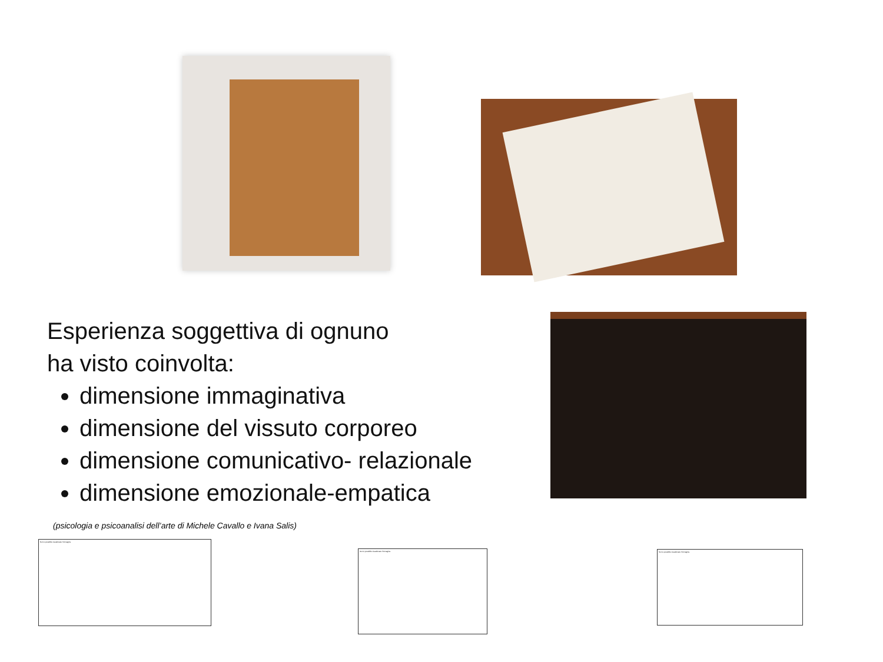Esperienza soggettiva di ognuno
ha visto coinvolta:
dimensione immaginativa
dimensione del vissuto corporeo
dimensione comunicativo- relazionale
dimensione emozionale-empatica
(psicologia e psicoanalisi dell’arte di Michele Cavallo e Ivana Salis)
Non è possibile visualizzare l'immagine.
Non è possibile visualizzare l'immagine. Non è possibile visualizzare l'immagine.